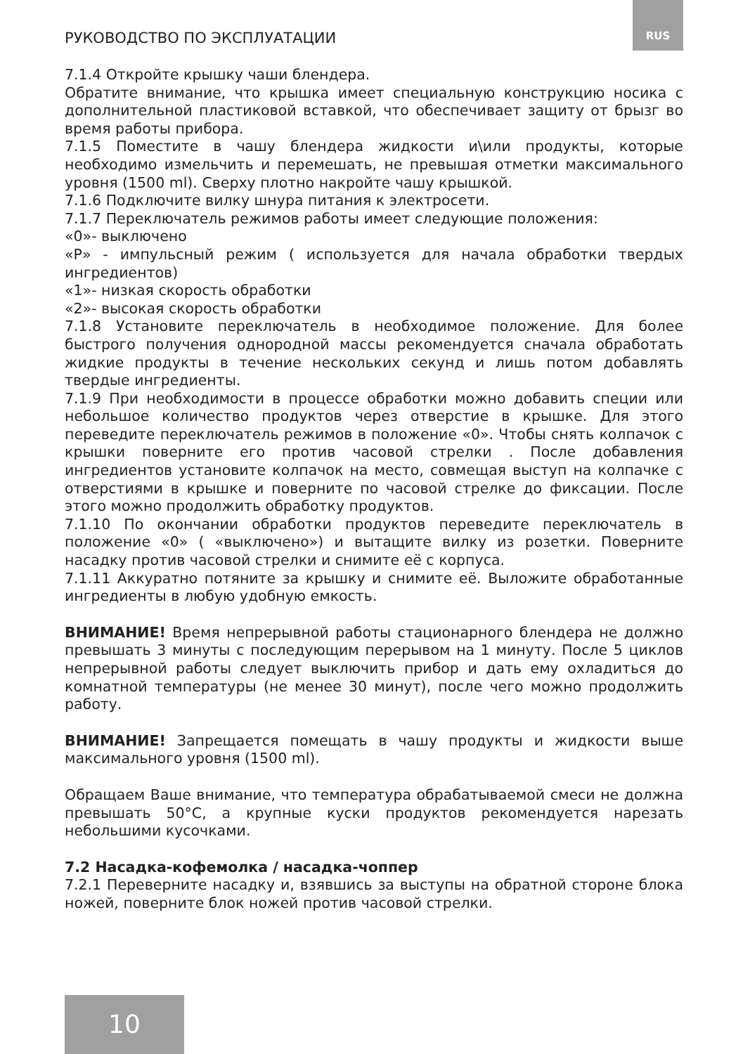РУКОВОДСТВО ПО ЭКСПЛУАТАЦИИ RUS
7.1.4 Откройте крышку чаши блендера.
Обратите внимание, что крышка имеет специальную конструкцию носика с дополнительной пластиковой вставкой, что обеспечивает защиту от брызг во время работы прибора.
7.1.5 Поместите в чашу блендера жидкости и\или продукты, которые необходимо измельчить и перемешать, не превышая отметки максимального уровня (1500 ml). Сверху плотно накройте чашу крышкой.
7.1.6 Подключите вилку шнура питания к электросети.
7.1.7 Переключатель режимов работы имеет следующие положения:
«0»- выключено
«Р» - импульсный режим ( используется для начала обработки твердых ингредиентов)
«1»- низкая скорость обработки
«2»- высокая скорость обработки
7.1.8 Установите переключатель в необходимое положение. Для более быстрого получения однородной массы рекомендуется сначала обработать жидкие продукты в течение нескольких секунд и лишь потом добавлять твердые ингредиенты.
7.1.9 При необходимости в процессе обработки можно добавить специи или небольшое количество продуктов через отверстие в крышке. Для этого переведите переключатель режимов в положение «0». Чтобы снять колпачок с крышки поверните его против часовой стрелки . После добавления ингредиентов установите колпачок на место, совмещая выступ на колпачке с отверстиями в крышке и поверните по часовой стрелке до фиксации. После этого можно продолжить обработку продуктов.
7.1.10 По окончании обработки продуктов переведите переключатель в положение «0» ( «выключено») и вытащите вилку из розетки. Поверните насадку против часовой стрелки и снимите её с корпуса.
7.1.11 Аккуратно потяните за крышку и снимите её. Выложите обработанные ингредиенты в любую удобную емкость.
ВНИМАНИЕ! Время непрерывной работы стационарного блендера не должно превышать 3 минуты с последующим перерывом на 1 минуту. После 5 циклов непрерывной работы следует выключить прибор и дать ему охладиться до комнатной температуры (не менее 30 минут), после чего можно продолжить работу.
ВНИМАНИЕ! Запрещается помещать в чашу продукты и жидкости выше максимального уровня (1500 ml).
Обращаем Ваше внимание, что температура обрабатываемой смеси не должна превышать 50°С, а крупные куски продуктов рекомендуется нарезать небольшими кусочками.
7.2 Насадка-кофемолка / насадка-чоппер
7.2.1 Переверните насадку и, взявшись за выступы на обратной стороне блока ножей, поверните блок ножей против часовой стрелки.
10